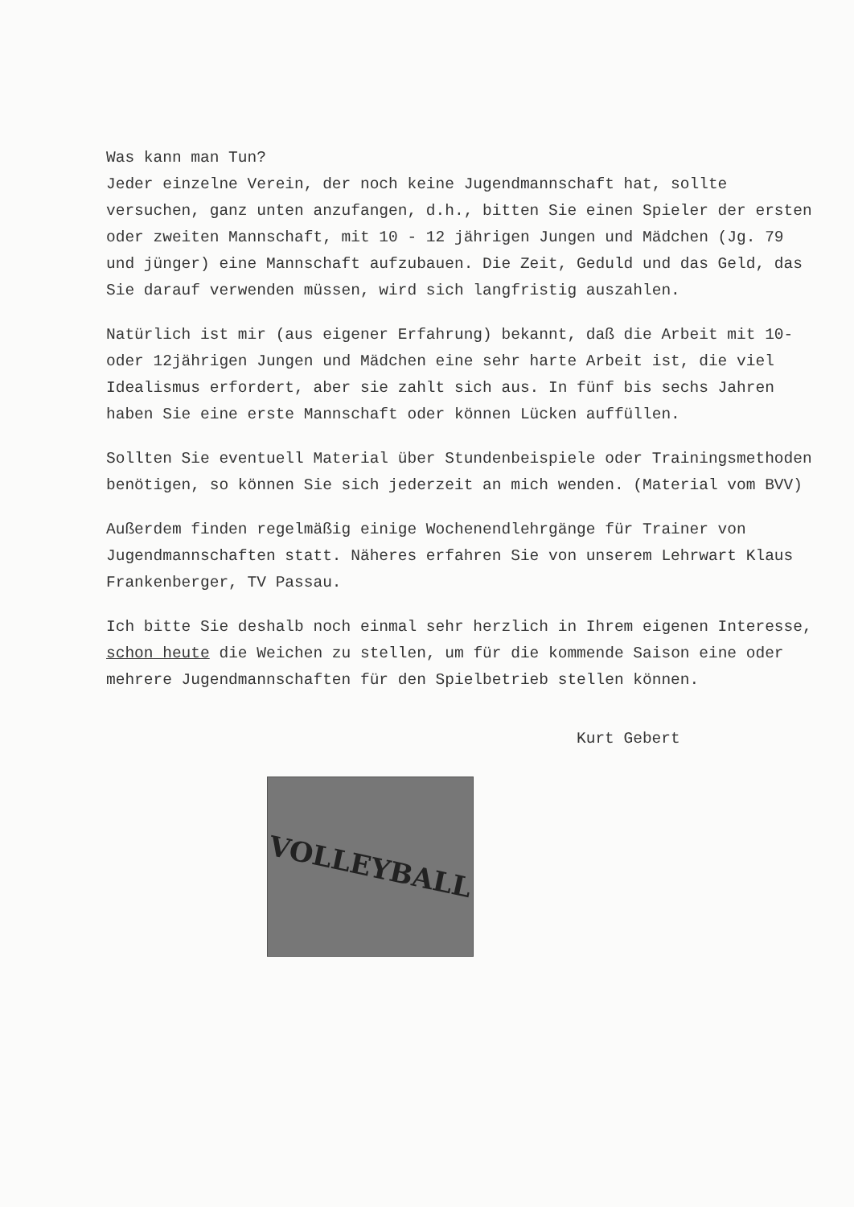Was kann man Tun?
Jeder einzelne Verein, der noch keine Jugendmannschaft hat, sollte versuchen, ganz unten anzufangen, d.h., bitten Sie einen Spieler der ersten oder zweiten Mannschaft, mit 10 - 12 jährigen Jungen und Mädchen (Jg. 79 und jünger) eine Mannschaft aufzubauen. Die Zeit, Geduld und das Geld, das Sie darauf verwenden müssen, wird sich langfristig auszahlen.
Natürlich ist mir (aus eigener Erfahrung) bekannt, daß die Arbeit mit 10- oder 12jährigen Jungen und Mädchen eine sehr harte Arbeit ist, die viel Idealismus erfordert, aber sie zahlt sich aus. In fünf bis sechs Jahren haben Sie eine erste Mannschaft oder können Lücken auffüllen.
Sollten Sie eventuell Material über Stundenbeispiele oder Trainingsmethoden benötigen, so können Sie sich jederzeit an mich wenden. (Material vom BVV)
Außerdem finden regelmäßig einige Wochenendlehrgänge für Trainer von Jugendmannschaften statt. Näheres erfahren Sie von unserem Lehrwart Klaus Frankenberger, TV Passau.
Ich bitte Sie deshalb noch einmal sehr herzlich in Ihrem eigenen Interesse, schon heute die Weichen zu stellen, um für die kommende Saison eine oder mehrere Jugendmannschaften für den Spielbetrieb stellen können.
Kurt Gebert
VOLLEYBALL